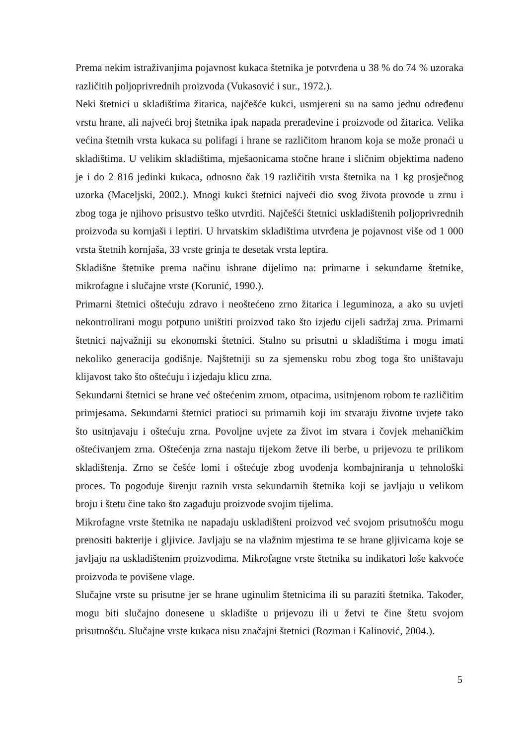Prema nekim istraživanjima pojavnost kukaca štetnika je potvrđena u 38 % do 74 % uzoraka različitih poljoprivrednih proizvoda (Vukasović i sur., 1972.).
Neki štetnici u skladištima žitarica, najčešće kukci, usmjereni su na samo jednu određenu vrstu hrane, ali najveći broj štetnika ipak napada prerađevine i proizvode od žitarica. Velika većina štetnih vrsta kukaca su polifagi i hrane se različitom hranom koja se može pronaći u skladištima. U velikim skladištima, mješaonicama stočne hrane i sličnim objektima nađeno je i do 2 816 jedinki kukaca, odnosno čak 19 različitih vrsta štetnika na 1 kg prosječnog uzorka (Maceljski, 2002.). Mnogi kukci štetnici najveći dio svog života provode u zrnu i zbog toga je njihovo prisustvo teško utvrditi. Najčešći štetnici uskladištenih poljoprivrednih proizvoda su kornjaši i leptiri. U hrvatskim skladištima utvrđena je pojavnost više od 1 000 vrsta štetnih kornjaša, 33 vrste grinja te desetak vrsta leptira.
Skladišne štetnike prema načinu ishrane dijelimo na: primarne i sekundarne štetnike, mikrofagne i slučajne vrste (Korunić, 1990.).
Primarni štetnici oštećuju zdravo i neoštećeno zrno žitarica i leguminoza, a ako su uvjeti nekontrolirani mogu potpuno uništiti proizvod tako što izjedu cijeli sadržaj zrna. Primarni štetnici najvažniji su ekonomski štetnici. Stalno su prisutni u skladištima i mogu imati nekoliko generacija godišnje. Najštetniji su za sjemensku robu zbog toga što uništavaju klijavost tako što oštećuju i izjedaju klicu zrna.
Sekundarni štetnici se hrane već oštećenim zrnom, otpacima, usitnjenom robom te različitim primjesama. Sekundarni štetnici pratioci su primarnih koji im stvaraju životne uvjete tako što usitnjavaju i oštećuju zrna. Povoljne uvjete za život im stvara i čovjek mehaničkim oštećivanjem zrna. Oštećenja zrna nastaju tijekom žetve ili berbe, u prijevozu te prilikom skladištenja. Zrno se češće lomi i oštećuje zbog uvođenja kombajniranja u tehnološki proces. To pogoduje širenju raznih vrsta sekundarnih štetnika koji se javljaju u velikom broju i štetu čine tako što zagađuju proizvode svojim tijelima.
Mikrofagne vrste štetnika ne napadaju uskladišteni proizvod već svojom prisutnošću mogu prenositi bakterije i gljivice. Javljaju se na vlažnim mjestima te se hrane gljivicama koje se javljaju na uskladištenim proizvodima. Mikrofagne vrste štetnika su indikatori loše kakvoće proizvoda te povišene vlage.
Slučajne vrste su prisutne jer se hrane uginulim štetnicima ili su paraziti štetnika. Također, mogu biti slučajno donesene u skladište u prijevozu ili u žetvi te čine štetu svojom prisutnošću. Slučajne vrste kukaca nisu značajni štetnici (Rozman i Kalinović, 2004.).
5